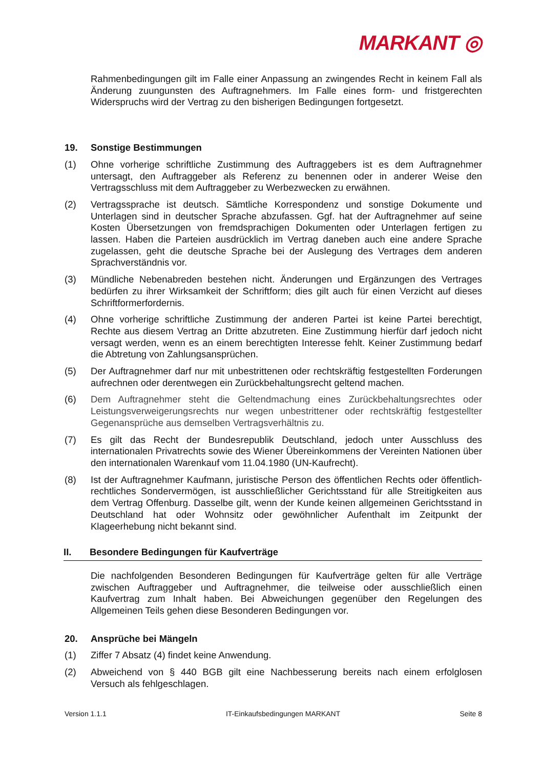MARKANT ◎
Rahmenbedingungen gilt im Falle einer Anpassung an zwingendes Recht in keinem Fall als Änderung zuungunsten des Auftragnehmers. Im Falle eines form- und fristgerechten Widerspruchs wird der Vertrag zu den bisherigen Bedingungen fortgesetzt.
19. Sonstige Bestimmungen
(1) Ohne vorherige schriftliche Zustimmung des Auftraggebers ist es dem Auftragnehmer untersagt, den Auftraggeber als Referenz zu benennen oder in anderer Weise den Vertragsschluss mit dem Auftraggeber zu Werbezwecken zu erwähnen.
(2) Vertragssprache ist deutsch. Sämtliche Korrespondenz und sonstige Dokumente und Unterlagen sind in deutscher Sprache abzufassen. Ggf. hat der Auftragnehmer auf seine Kosten Übersetzungen von fremdsprachigen Dokumenten oder Unterlagen fertigen zu lassen. Haben die Parteien ausdrücklich im Vertrag daneben auch eine andere Sprache zugelassen, geht die deutsche Sprache bei der Auslegung des Vertrages dem anderen Sprachverständnis vor.
(3) Mündliche Nebenabreden bestehen nicht. Änderungen und Ergänzungen des Vertrages bedürfen zu ihrer Wirksamkeit der Schriftform; dies gilt auch für einen Verzicht auf dieses Schriftformerfordernis.
(4) Ohne vorherige schriftliche Zustimmung der anderen Partei ist keine Partei berechtigt, Rechte aus diesem Vertrag an Dritte abzutreten. Eine Zustimmung hierfür darf jedoch nicht versagt werden, wenn es an einem berechtigten Interesse fehlt. Keiner Zustimmung bedarf die Abtretung von Zahlungsansprüchen.
(5) Der Auftragnehmer darf nur mit unbestrittenen oder rechtskräftig festgestellten Forderungen aufrechnen oder derentwegen ein Zurückbehaltungsrecht geltend machen.
(6) Dem Auftragnehmer steht die Geltendmachung eines Zurückbehaltungsrechtes oder Leistungsverweigerungsrechts nur wegen unbestrittener oder rechtskräftig festgestellter Gegenansprüche aus demselben Vertragsverhältnis zu.
(7) Es gilt das Recht der Bundesrepublik Deutschland, jedoch unter Ausschluss des internationalen Privatrechts sowie des Wiener Übereinkommens der Vereinten Nationen über den internationalen Warenkauf vom 11.04.1980 (UN-Kaufrecht).
(8) Ist der Auftragnehmer Kaufmann, juristische Person des öffentlichen Rechts oder öffentlich-rechtliches Sondervermögen, ist ausschließlicher Gerichtsstand für alle Streitigkeiten aus dem Vertrag Offenburg. Dasselbe gilt, wenn der Kunde keinen allgemeinen Gerichtsstand in Deutschland hat oder Wohnsitz oder gewöhnlicher Aufenthalt im Zeitpunkt der Klageerhebung nicht bekannt sind.
II. Besondere Bedingungen für Kaufverträge
Die nachfolgenden Besonderen Bedingungen für Kaufverträge gelten für alle Verträge zwischen Auftraggeber und Auftragnehmer, die teilweise oder ausschließlich einen Kaufvertrag zum Inhalt haben. Bei Abweichungen gegenüber den Regelungen des Allgemeinen Teils gehen diese Besonderen Bedingungen vor.
20. Ansprüche bei Mängeln
(1) Ziffer 7 Absatz (4) findet keine Anwendung.
(2) Abweichend von § 440 BGB gilt eine Nachbesserung bereits nach einem erfolglosen Versuch als fehlgeschlagen.
Version 1.1.1 IT-Einkaufsbedingungen MARKANT Seite 8